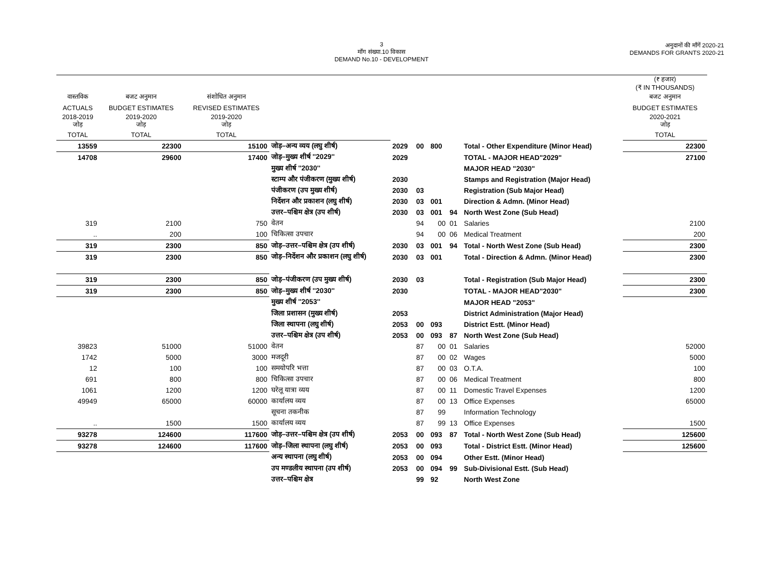3
माँग संख्या.10 विकास
DEMAND No.10 - DEVELOPMENT
अनुदानों की माँगें 2020-21
DEMANDS FOR GRANTS 2020-21
| | | | | | | | | | (₹ हजार) (₹ IN THOUSANDS) |
| वास्तविक | बजट अनुमान | संशोधित अनुमान | | | | | | | बजट अनुमान |
| ACTUALS | BUDGET ESTIMATES | REVISED ESTIMATES | | | | | | | BUDGET ESTIMATES |
| 2018-2019 जोड़ | 2019-2020 जोड़ | 2019-2020 जोड़ | | | | | | | 2020-2021 जोड़ |
| TOTAL | TOTAL | TOTAL | | | | | | | TOTAL |
| 13559 | 22300 | 15100 | जोड़–अन्य व्यय (लघु शीर्ष) | 2029 | 00 | 800 | | Total - Other Expenditure (Minor Head) | 22300 |
| 14708 | 29600 | 17400 | जोड़–मुख्य शीर्ष ''2029'' | 2029 | | | | TOTAL - MAJOR HEAD"2029" | 27100 |
| | | | मुख्य शीर्ष ''2030'' | | | | | MAJOR HEAD "2030" | |
| | | | स्टाम्प और पंजीकरण (मुख्य शीर्ष) | 2030 | | | | Stamps and Registration (Major Head) | |
| | | | पंजीकरण (उप मुख्य शीर्ष) | 2030 | 03 | | | Registration (Sub Major Head) | |
| | | | निर्देशन और प्रकाशन (लघु शीर्ष) | 2030 | 03 | 001 | | Direction & Admn. (Minor Head) | |
| | | | उत्तर–पश्चिम क्षेत्र (उप शीर्ष) | 2030 | 03 | 001 | 94 | North West Zone (Sub Head) | |
| 319 | 2100 | 750 | वेतन | | 94 | 00 | 01 | Salaries | 2100 |
| .. | 200 | 100 | चिकित्सा उपचार | | 94 | 00 | 06 | Medical Treatment | 200 |
| 319 | 2300 | 850 | जोड़–उत्तर–पश्चिम क्षेत्र (उप शीर्ष) | 2030 | 03 | 001 | 94 | Total - North West Zone (Sub Head) | 2300 |
| 319 | 2300 | 850 | जोड़–निर्देशन और प्रकाशन (लघु शीर्ष) | 2030 | 03 | 001 | | Total - Direction & Admn. (Minor Head) | 2300 |
| 319 | 2300 | 850 | जोड़–पंजीकरण (उप मुख्य शीर्ष) | 2030 | 03 | | | Total - Registration (Sub Major Head) | 2300 |
| 319 | 2300 | 850 | जोड़–मुख्य शीर्ष ''2030'' | 2030 | | | | TOTAL - MAJOR HEAD"2030" | 2300 |
| | | | मुख्य शीर्ष ''2053'' | | | | | MAJOR HEAD "2053" | |
| | | | जिला प्रशासन (मुख्य शीर्ष) | 2053 | | | | District Administration (Major Head) | |
| | | | जिला स्थापना (लघु शीर्ष) | 2053 | 00 | 093 | | District Estt. (Minor Head) | |
| | | | उत्तर–पश्चिम क्षेत्र (उप शीर्ष) | 2053 | 00 | 093 | 87 | North West Zone (Sub Head) | |
| 39823 | 51000 | 51000 | वेतन | | 87 | 00 | 01 | Salaries | 52000 |
| 1742 | 5000 | 3000 | मजदूरी | | 87 | 00 | 02 | Wages | 5000 |
| 12 | 100 | 100 | समयोपरि भत्ता | | 87 | 00 | 03 | O.T.A. | 100 |
| 691 | 800 | 800 | चिकित्सा उपचार | | 87 | 00 | 06 | Medical Treatment | 800 |
| 1061 | 1200 | 1200 | घरेलू यात्रा व्यय | | 87 | 00 | 11 | Domestic Travel Expenses | 1200 |
| 49949 | 65000 | 60000 | कार्यालय व्यय | | 87 | 00 | 13 | Office Expenses | 65000 |
| | | | सूचना तकनीक | | 87 | 99 | | Information Technology | |
| .. | 1500 | 1500 | कार्यालय व्यय | | 87 | 99 | 13 | Office Expenses | 1500 |
| 93278 | 124600 | 117600 | जोड़–उत्तर–पश्चिम क्षेत्र (उप शीर्ष) | 2053 | 00 | 093 | 87 | Total - North West Zone (Sub Head) | 125600 |
| 93278 | 124600 | 117600 | जोड़–जिला स्थापना (लघु शीर्ष) | 2053 | 00 | 093 | | Total - District Estt. (Minor Head) | 125600 |
| | | | अन्य स्थापना (लघु शीर्ष) | 2053 | 00 | 094 | | Other Estt. (Minor Head) | |
| | | | उप मण्डलीय स्थापना (उप शीर्ष) | 2053 | 00 | 094 | 99 | Sub-Divisional Estt. (Sub Head) | |
| | | | उत्तर–पश्चिम क्षेत्र | | 99 | 92 | | North West Zone | |